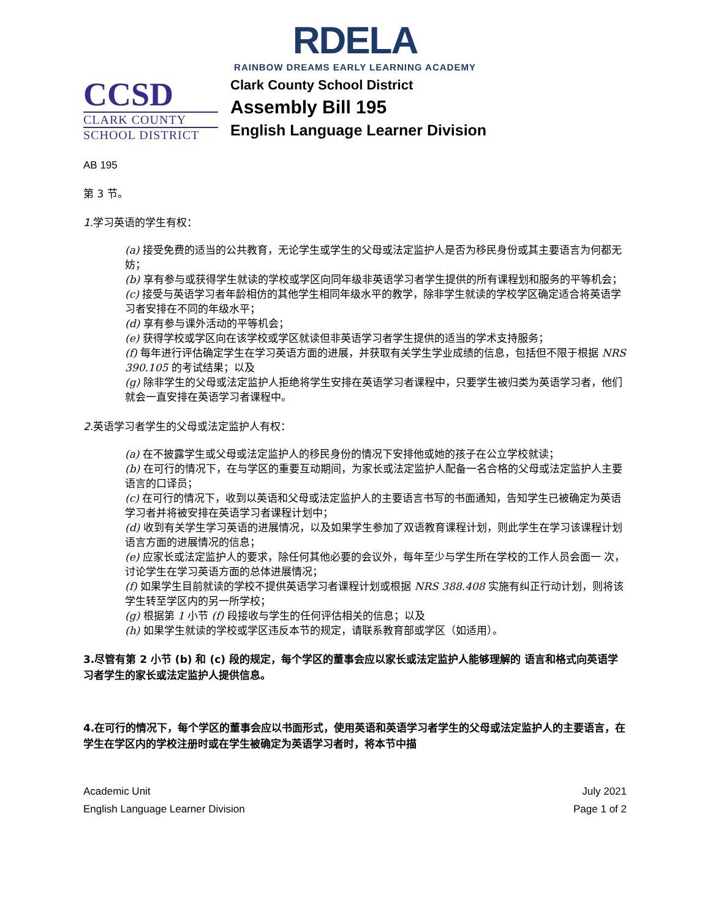RDELA
RAINBOW DREAMS EARLY LEARNING ACADEMY
CCSD
CLARK COUNTY
SCHOOL DISTRICT
Clark County School District
Assembly Bill 195
English Language Learner Division
AB 195
第 3 节。
1. 学习英语的学生有权：
(a) 接受免费的适当的公共教育，无论学生或学生的父母或法定监护人是否为移民身份或其主要语言为何都无妨；
(b) 享有参与或获得学生就读的学校或学区向同年级非英语学习者学生提供的所有课程划和服务的平等机会；
(c) 接受与英语学习者年龄相仿的其他学生相同年级水平的教学，除非学生就读的学校学区确定适合将英语学习者安排在不同的年级水平；
(d) 享有参与课外活动的平等机会；
(e) 获得学校或学区向在该学校或学区就读但非英语学习者学生提供的适当的学术支持服务；
(f) 每年进行评估确定学生在学习英语方面的进展，并获取有关学生学业成绩的信息，包括但不限于根据 NRS 390.105 的考试结果；以及
(g) 除非学生的父母或法定监护人拒绝将学生安排在英语学习者课程中，只要学生被归类为英语学习者，他们就会一直安排在英语学习者课程中。
2. 英语学习者学生的父母或法定监护人有权：
(a) 在不披露学生或父母或法定监护人的移民身份的情况下安排他或她的孩子在公立学校就读；
(b) 在可行的情况下，在与学区的重要互动期间，为家长或法定监护人配备一名合格的父母或法定监护人主要语言的口译员；
(c) 在可行的情况下，收到以英语和父母或法定监护人的主要语言书写的书面通知，告知学生已被确定为英语学习者并将被安排在英语学习者课程计划中；
(d) 收到有关学生学习英语的进展情况，以及如果学生参加了双语教育课程计划，则此学生在学习该课程计划语言方面的进展情况的信息；
(e) 应家长或法定监护人的要求，除任何其他必要的会议外，每年至少与学生所在学校的工作人员会面一 次，讨论学生在学习英语方面的总体进展情况；
(f) 如果学生目前就读的学校不提供英语学习者课程计划或根据 NRS 388.408 实施有纠正行动计划，则将该学生转至学区内的另一所学校；
(g) 根据第 1 小节 (f) 段接收与学生的任何评估相关的信息；以及
(h) 如果学生就读的学校或学区违反本节的规定，请联系教育部或学区（如适用）。
3.尽管有第 2 小节 (b) 和 (c) 段的规定，每个学区的董事会应以家长或法定监护人能够理解的 语言和格式向英语学习者学生的家长或法定监护人提供信息。
4.在可行的情况下，每个学区的董事会应以书面形式，使用英语和英语学习者学生的父母或法定监护人的主要语言，在学生在学区内的学校注册时或在学生被确定为英语学习者时，将本节中描
Academic Unit
English Language Learner Division
July 2021
Page 1 of 2